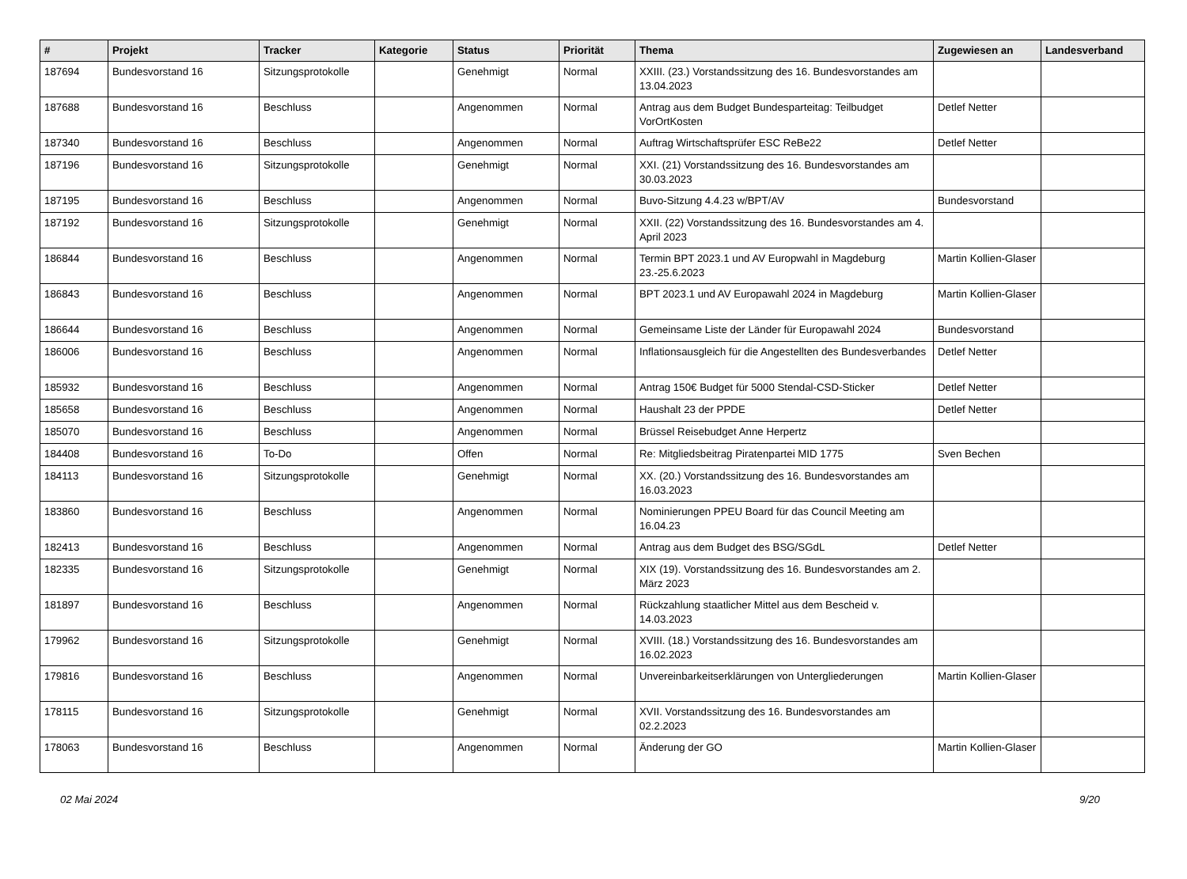| # | Projekt | Tracker | Kategorie | Status | Priorität | Thema | Zugewiesen an | Landesverband |
| --- | --- | --- | --- | --- | --- | --- | --- | --- |
| 187694 | Bundesvorstand 16 | Sitzungsprotokolle | | Genehmigt | Normal | XXIII. (23.) Vorstandssitzung des 16. Bundesvorstandes am 13.04.2023 | | |
| 187688 | Bundesvorstand 16 | Beschluss | | Angenommen | Normal | Antrag aus dem Budget Bundesparteitag: Teilbudget VorOrtKosten | Detlef Netter | |
| 187340 | Bundesvorstand 16 | Beschluss | | Angenommen | Normal | Auftrag Wirtschaftsprüfer ESC ReBe22 | Detlef Netter | |
| 187196 | Bundesvorstand 16 | Sitzungsprotokolle | | Genehmigt | Normal | XXI. (21) Vorstandssitzung des 16. Bundesvorstandes am 30.03.2023 | | |
| 187195 | Bundesvorstand 16 | Beschluss | | Angenommen | Normal | Buvo-Sitzung 4.4.23 w/BPT/AV | Bundesvorstand | |
| 187192 | Bundesvorstand 16 | Sitzungsprotokolle | | Genehmigt | Normal | XXII. (22) Vorstandssitzung des 16. Bundesvorstandes am 4. April 2023 | | |
| 186844 | Bundesvorstand 16 | Beschluss | | Angenommen | Normal | Termin BPT 2023.1 und AV Europwahl in Magdeburg 23.-25.6.2023 | Martin Kollien-Glaser | |
| 186843 | Bundesvorstand 16 | Beschluss | | Angenommen | Normal | BPT 2023.1 und AV Europawahl 2024 in Magdeburg | Martin Kollien-Glaser | |
| 186644 | Bundesvorstand 16 | Beschluss | | Angenommen | Normal | Gemeinsame Liste der Länder für Europawahl 2024 | Bundesvorstand | |
| 186006 | Bundesvorstand 16 | Beschluss | | Angenommen | Normal | Inflationsausgleich für die Angestellten des Bundesverbandes | Detlef Netter | |
| 185932 | Bundesvorstand 16 | Beschluss | | Angenommen | Normal | Antrag 150€ Budget für 5000 Stendal-CSD-Sticker | Detlef Netter | |
| 185658 | Bundesvorstand 16 | Beschluss | | Angenommen | Normal | Haushalt 23 der PPDE | Detlef Netter | |
| 185070 | Bundesvorstand 16 | Beschluss | | Angenommen | Normal | Brüssel Reisebudget Anne Herpertz | | |
| 184408 | Bundesvorstand 16 | To-Do | | Offen | Normal | Re: Mitgliedsbeitrag Piratenpartei MID 1775 | Sven Bechen | |
| 184113 | Bundesvorstand 16 | Sitzungsprotokolle | | Genehmigt | Normal | XX. (20.) Vorstandssitzung des 16. Bundesvorstandes am 16.03.2023 | | |
| 183860 | Bundesvorstand 16 | Beschluss | | Angenommen | Normal | Nominierungen PPEU Board für das Council Meeting am 16.04.23 | | |
| 182413 | Bundesvorstand 16 | Beschluss | | Angenommen | Normal | Antrag aus dem Budget des BSG/SGdL | Detlef Netter | |
| 182335 | Bundesvorstand 16 | Sitzungsprotokolle | | Genehmigt | Normal | XIX (19). Vorstandssitzung des 16. Bundesvorstandes am 2. März 2023 | | |
| 181897 | Bundesvorstand 16 | Beschluss | | Angenommen | Normal | Rückzahlung staatlicher Mittel aus dem Bescheid v. 14.03.2023 | | |
| 179962 | Bundesvorstand 16 | Sitzungsprotokolle | | Genehmigt | Normal | XVIII. (18.) Vorstandssitzung des 16. Bundesvorstandes am 16.02.2023 | | |
| 179816 | Bundesvorstand 16 | Beschluss | | Angenommen | Normal | Unvereinbarkeitserklärungen von Untergliederungen | Martin Kollien-Glaser | |
| 178115 | Bundesvorstand 16 | Sitzungsprotokolle | | Genehmigt | Normal | XVII. Vorstandssitzung des 16. Bundesvorstandes am 02.2.2023 | | |
| 178063 | Bundesvorstand 16 | Beschluss | | Angenommen | Normal | Änderung der GO | Martin Kollien-Glaser | |
02 Mai 2024 9/20